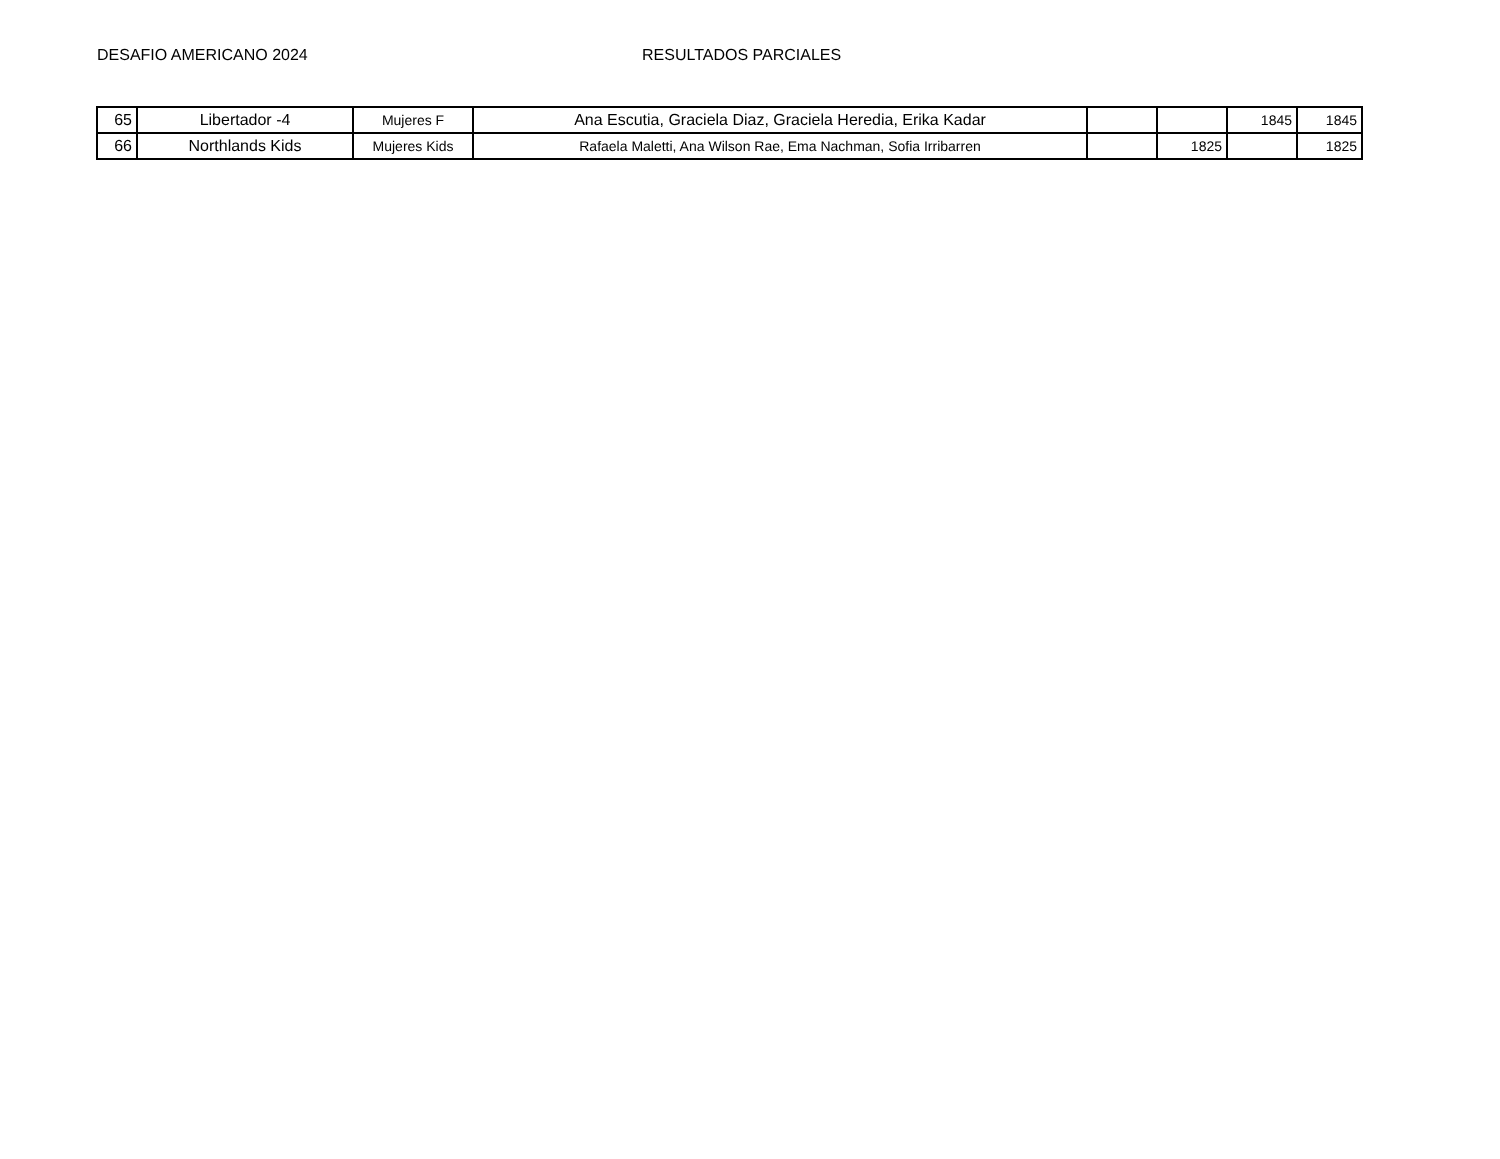DESAFIO AMERICANO 2024 RESULTADOS PARCIALES
| 65 | Libertador -4 | Mujeres F | Ana Escutia, Graciela Diaz, Graciela Heredia, Erika Kadar | | | 1845 | 1845 |
| 66 | Northlands Kids | Mujeres Kids | Rafaela Maletti, Ana Wilson Rae, Ema Nachman, Sofia Irribarren | | 1825 | | 1825 |